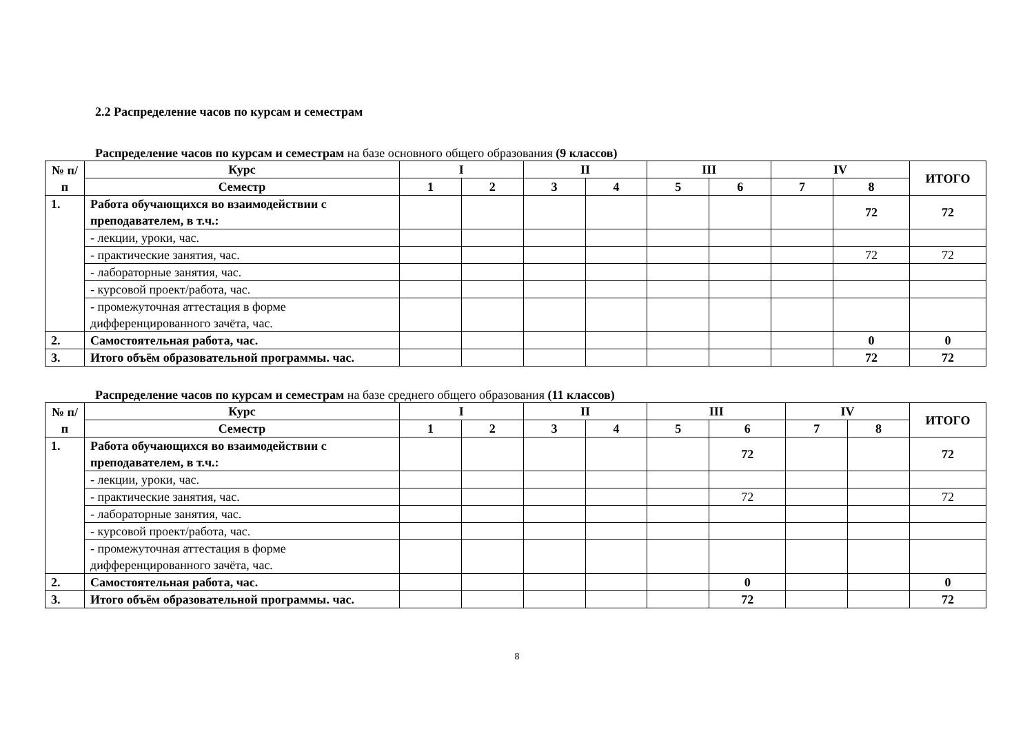2.2 Распределение часов по курсам и семестрам
Распределение часов по курсам и семестрам на базе основного общего образования (9 классов)
| № п/п | Курс | I | | II | | III | | IV | | ИТОГО |
| --- | --- | --- | --- | --- | --- | --- | --- | --- | --- | --- |
| | Семестр | 1 | 2 | 3 | 4 | 5 | 6 | 7 | 8 | |
| 1. | Работа обучающихся во взаимодействии с преподавателем, в т.ч.: | | | | | | | | 72 | 72 |
| | - лекции, уроки, час. | | | | | | | | | |
| | - практические занятия, час. | | | | | | | | 72 | 72 |
| | - лабораторные занятия, час. | | | | | | | | | |
| | - курсовой проект/работа, час. | | | | | | | | | |
| | - промежуточная аттестация в форме дифференцированного зачёта, час. | | | | | | | | | |
| 2. | Самостоятельная работа, час. | | | | | | | | 0 | 0 |
| 3. | Итого объём образовательной программы. час. | | | | | | | | 72 | 72 |
Распределение часов по курсам и семестрам на базе среднего общего образования (11 классов)
| № п/п | Курс | I | | II | | III | | IV | | ИТОГО |
| --- | --- | --- | --- | --- | --- | --- | --- | --- | --- | --- |
| | Семестр | 1 | 2 | 3 | 4 | 5 | 6 | 7 | 8 | |
| 1. | Работа обучающихся во взаимодействии с преподавателем, в т.ч.: | | | | | | 72 | | | 72 |
| | - лекции, уроки, час. | | | | | | | | | |
| | - практические занятия, час. | | | | | | 72 | | | 72 |
| | - лабораторные занятия, час. | | | | | | | | | |
| | - курсовой проект/работа, час. | | | | | | | | | |
| | - промежуточная аттестация в форме дифференцированного зачёта, час. | | | | | | | | | |
| 2. | Самостоятельная работа, час. | | | | | | 0 | | | 0 |
| 3. | Итого объём образовательной программы. час. | | | | | | 72 | | | 72 |
8